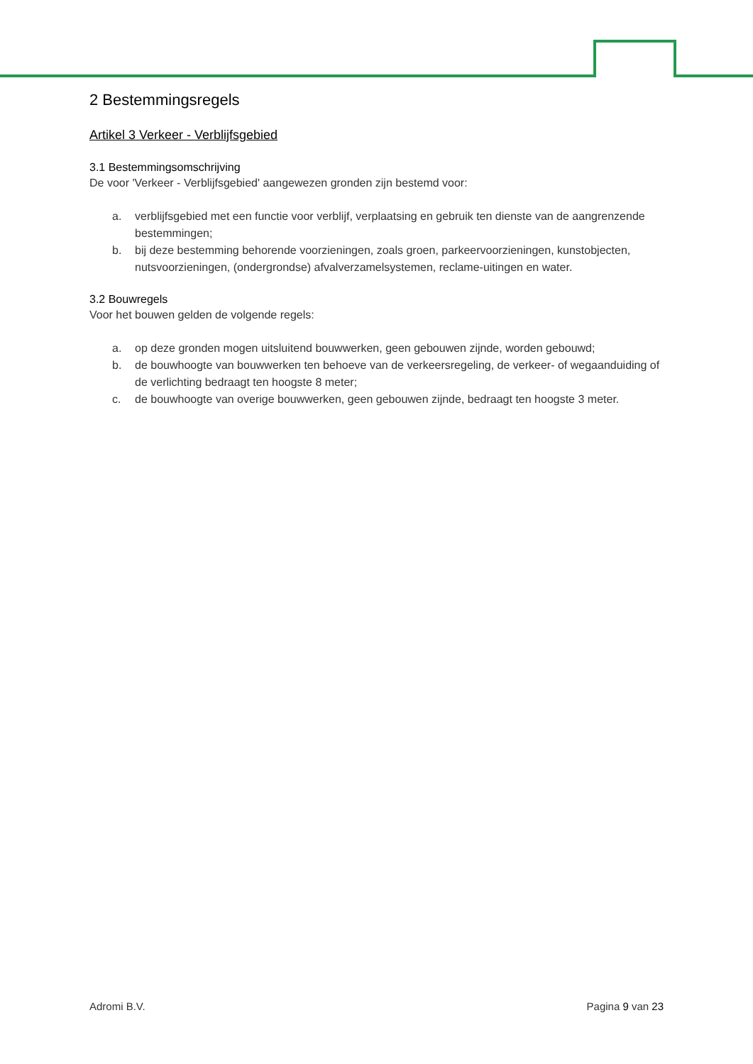2 Bestemmingsregels
Artikel 3 Verkeer - Verblijfsgebied
3.1 Bestemmingsomschrijving
De voor 'Verkeer - Verblijfsgebied' aangewezen gronden zijn bestemd voor:
a. verblijfsgebied met een functie voor verblijf, verplaatsing en gebruik ten dienste van de aangrenzende bestemmingen;
b. bij deze bestemming behorende voorzieningen, zoals groen, parkeervoorzieningen, kunstobjecten, nutsvoorzieningen, (ondergrondse) afvalverzamelsystemen, reclame-uitingen en water.
3.2 Bouwregels
Voor het bouwen gelden de volgende regels:
a. op deze gronden mogen uitsluitend bouwwerken, geen gebouwen zijnde, worden gebouwd;
b. de bouwhoogte van bouwwerken ten behoeve van de verkeersregeling, de verkeer- of wegaanduiding of de verlichting bedraagt ten hoogste 8 meter;
c. de bouwhoogte van overige bouwwerken, geen gebouwen zijnde, bedraagt ten hoogste 3 meter.
Adromi B.V. Pagina 9 van 23